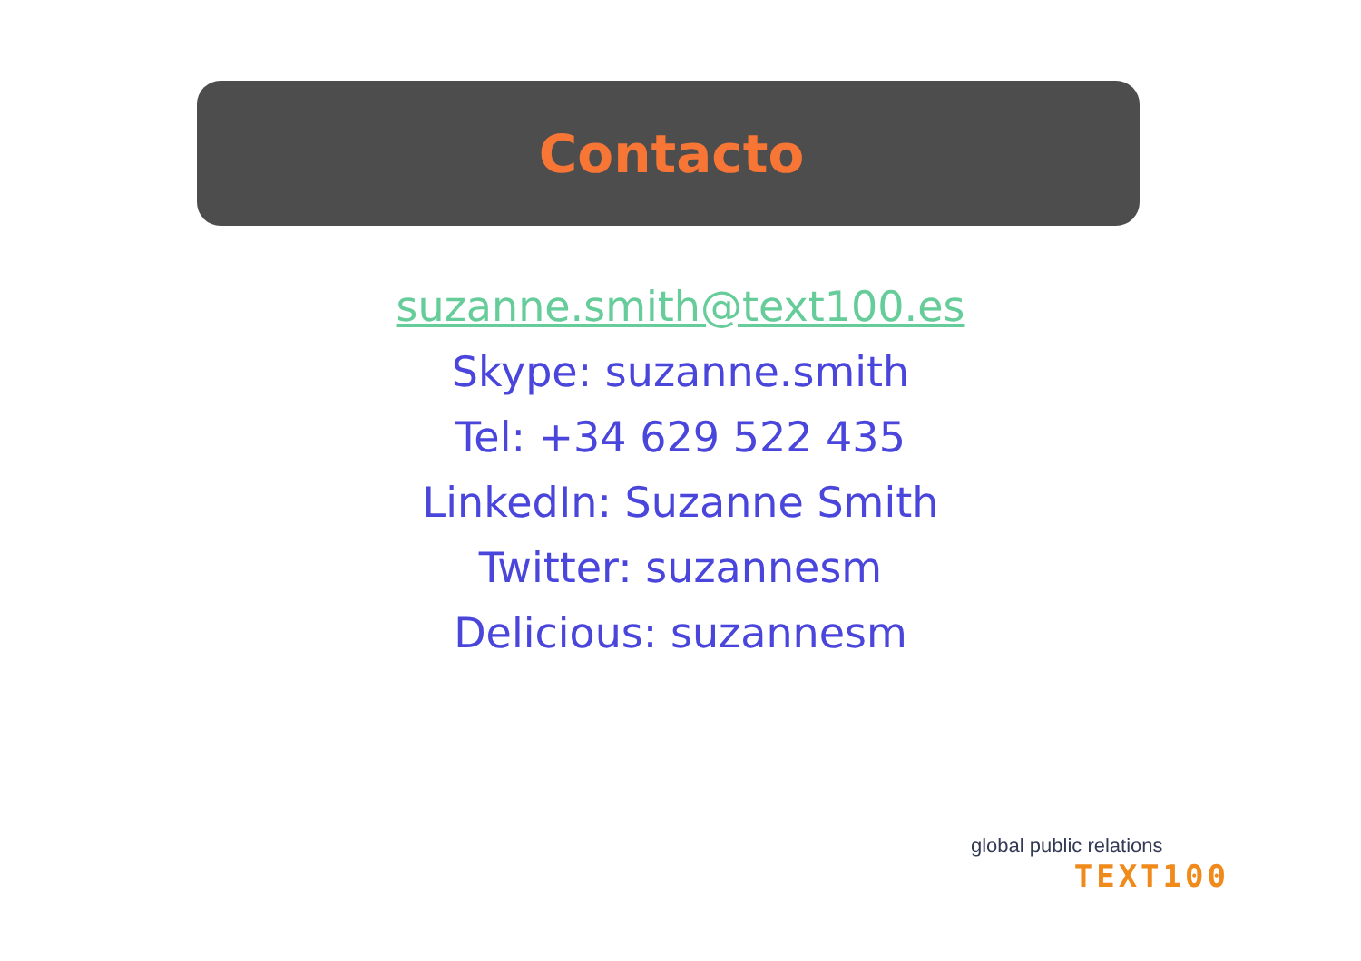Contacto
suzanne.smith@text100.es
Skype: suzanne.smith
Tel: +34 629 522 435
LinkedIn: Suzanne Smith
Twitter: suzannesm
Delicious: suzannesm
global public relations
TEXT100